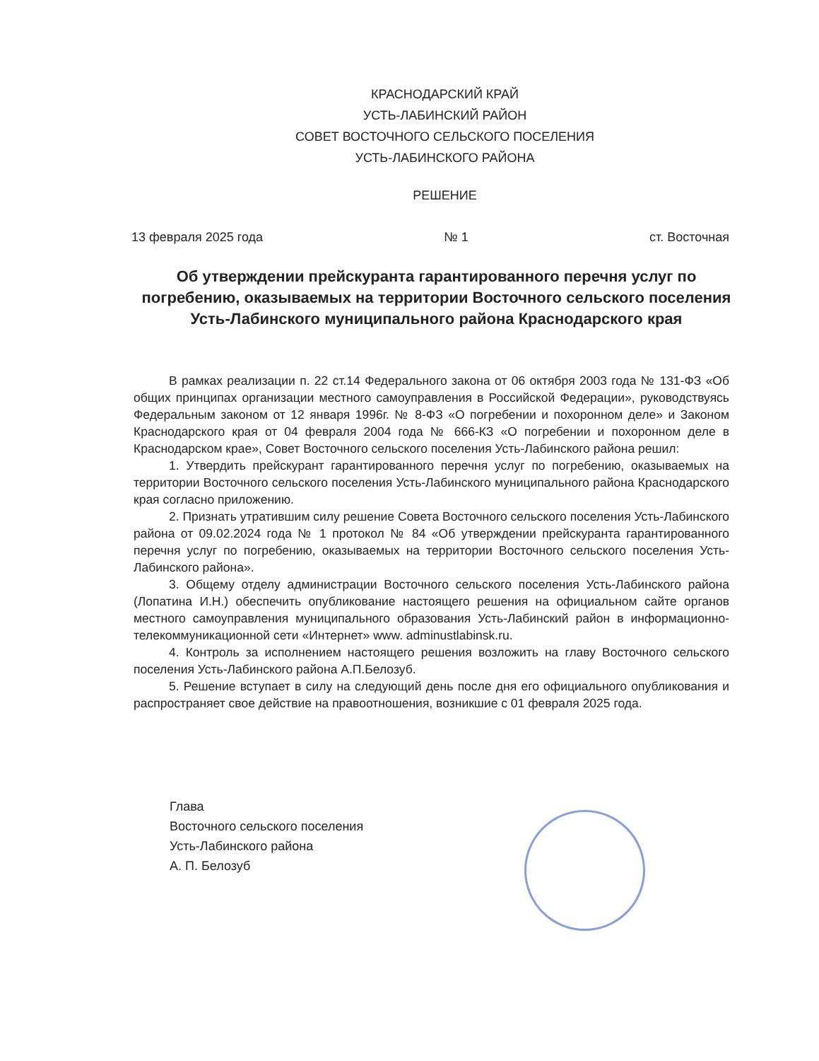КРАСНОДАРСКИЙ КРАЙ
УСТЬ-ЛАБИНСКИЙ РАЙОН
СОВЕТ ВОСТОЧНОГО СЕЛЬСКОГО ПОСЕЛЕНИЯ
УСТЬ-ЛАБИНСКОГО РАЙОНА
РЕШЕНИЕ
13 февраля 2025 года № 1 ст. Восточная
Об утверждении прейскуранта гарантированного перечня услуг по погребению, оказываемых на территории Восточного сельского поселения Усть-Лабинского муниципального района Краснодарского края
В рамках реализации п. 22 ст.14 Федерального закона от 06 октября 2003 года № 131-ФЗ «Об общих принципах организации местного самоуправления в Российской Федерации», руководствуясь Федеральным законом от 12 января 1996г. № 8-ФЗ «О погребении и похоронном деле» и Законом Краснодарского края от 04 февраля 2004 года № 666-КЗ «О погребении и похоронном деле в Краснодарском крае», Совет Восточного сельского поселения Усть-Лабинского района решил:
1. Утвердить прейскурант гарантированного перечня услуг по погребению, оказываемых на территории Восточного сельского поселения Усть-Лабинского муниципального района Краснодарского края согласно приложению.
2. Признать утратившим силу решение Совета Восточного сельского поселения Усть-Лабинского района от 09.02.2024 года № 1 протокол № 84 «Об утверждении прейскуранта гарантированного перечня услуг по погребению, оказываемых на территории Восточного сельского поселения Усть-Лабинского района».
3. Общему отделу администрации Восточного сельского поселения Усть-Лабинского района (Лопатина И.Н.) обеспечить опубликование настоящего решения на официальном сайте органов местного самоуправления муниципального образования Усть-Лабинский район в информационно-телекоммуникационной сети «Интернет» www. adminustlabinsk.ru.
4. Контроль за исполнением настоящего решения возложить на главу Восточного сельского поселения Усть-Лабинского района А.П.Белозуб.
5. Решение вступает в силу на следующий день после дня его официального опубликования и распространяет свое действие на правоотношения, возникшие с 01 февраля 2025 года.
Глава
Восточного сельского поселения
Усть-Лабинского района
А. П. Белозуб